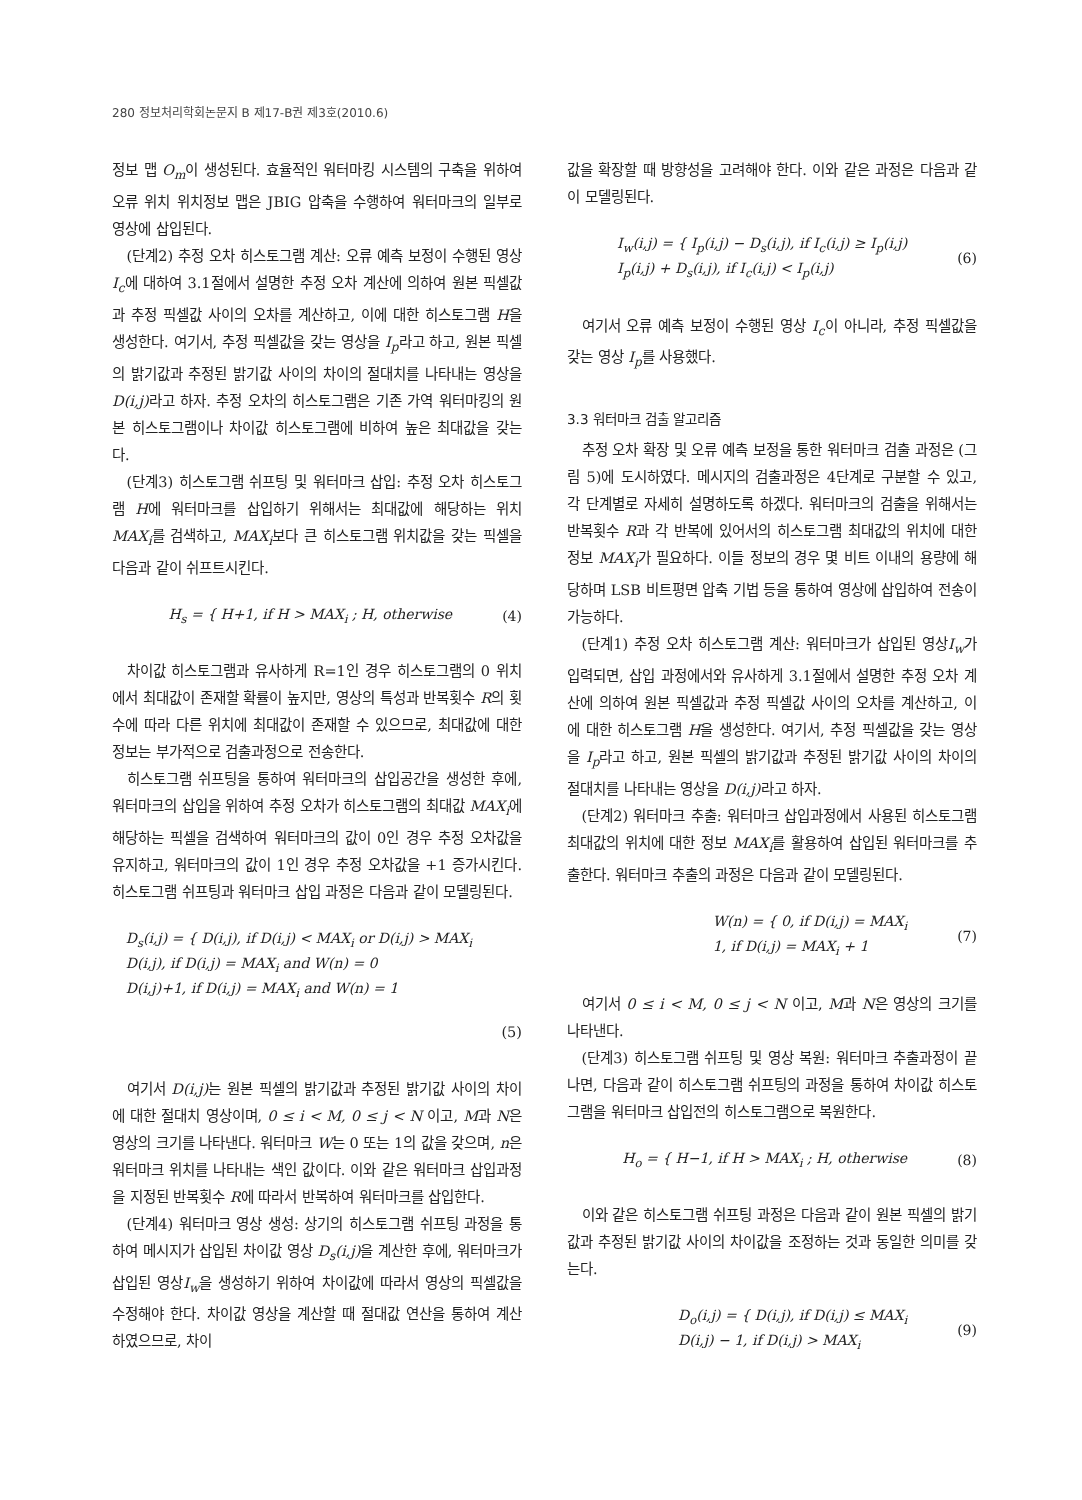280 정보처리학회논문지 B 제17-B권 제3호(2010.6)
정보 맵 O<sub>m</sub>이 생성된다. 효율적인 워터마킹 시스템의 구축을 위하여 오류 위치 위치정보 맵은 JBIG 압축을 수행하여 워터마크의 일부로 영상에 삽입된다.
(단계2) 추정 오차 히스토그램 계산: 오류 예측 보정이 수행된 영상 I<sub>c</sub>에 대하여 3.1절에서 설명한 추정 오차 계산에 의하여 원본 픽셀값과 추정 픽셀값 사이의 오차를 계산하고, 이에 대한 히스토그램 H을 생성한다. 여기서, 추정 픽셀값을 갖는 영상을 I<sub>p</sub>라고 하고, 원본 픽셀의 밝기값과 추정된 밝기값 사이의 차이의 절대치를 나타내는 영상을 D(i,j) 라고 하자. 추정 오차의 히스토그램은 기존 가역 워터마킹의 원본 히스토그램이나 차이값 히스토그램에 비하여 높은 최대값을 갖는다.
(단계3) 히스토그램 쉬프팅 및 워터마크 삽입: 추정 오차 히스토그램 H에 워터마크를 삽입하기 위해서는 최대값에 해당하는 위치 MAX<sub>i</sub>를 검색하고, MAX<sub>i</sub>보다 큰 히스토그램 위치값을 갖는 픽셀을 다음과 같이 쉬프트시킨다.
H<sub>s</sub> = { H+1, if H > MAX<sub>i</sub> ; H, otherwise (4)
차이값 히스토그램과 유사하게 R=1인 경우 히스토그램의 0 위치에서 최대값이 존재할 확률이 높지만, 영상의 특성과 반복횟수 R의 횟수에 따라 다른 위치에 최대값이 존재할 수 있으므로, 최대값에 대한 정보는 부가적으로 검출과정으로 전송한다.
히스토그램 쉬프팅을 통하여 워터마크의 삽입공간을 생성한 후에, 워터마크의 삽입을 위하여 추정 오차가 히스토그램의 최대값 MAX<sub>i</sub>에 해당하는 픽셀을 검색하여 워터마크의 값이 0인 경우 추정 오차값을 유지하고, 워터마크의 값이 1인 경우 추정 오차값을 +1 증가시킨다. 히스토그램 쉬프팅과 워터마크 삽입 과정은 다음과 같이 모델링된다.
D<sub>s</sub>(i,j) = { D(i,j), if D(i,j) < MAX<sub>i</sub> or D(i,j) > MAX<sub>i</sub>
D(i,j), if D(i,j) = MAX<sub>i</sub> and W(n) = 0
D(i,j)+1, if D(i,j) = MAX<sub>i</sub> and W(n) = 1
(5)
여기서 D(i,j) 는 원본 픽셀의 밝기값과 추정된 밝기값 사이의 차이에 대한 절대치 영상이며, 0 ≤ i < M, 0 ≤ j < N 이고, M과 N은 영상의 크기를 나타낸다. 워터마크 W는 0 또는 1의 값을 갖으며, n은 워터마크 위치를 나타내는 색인 값이다. 이와 같은 워터마크 삽입과정을 지정된 반복횟수 R에 따라서 반복하여 워터마크를 삽입한다.
(단계4) 워터마크 영상 생성: 상기의 히스토그램 쉬프팅 과정을 통하여 메시지가 삽입된 차이값 영상 D<sub>s</sub>(i,j) 을 계산한 후에, 워터마크가 삽입된 영상I<sub>w</sub>을 생성하기 위하여 차이값에 따라서 영상의 픽셀값을 수정해야 한다. 차이값 영상을 계산할 때 절대값 연산을 통하여 계산하였으므로, 차이
값을 확장할 때 방향성을 고려해야 한다. 이와 같은 과정은 다음과 같이 모델링된다.
I<sub>w</sub>(i,j) = { I<sub>p</sub>(i,j) − D<sub>s</sub>(i,j), if I<sub>c</sub>(i,j) ≥ I<sub>p</sub>(i,j)
I<sub>p</sub>(i,j) + D<sub>s</sub>(i,j), if I<sub>c</sub>(i,j) < I<sub>p</sub>(i,j) (6)
여기서 오류 예측 보정이 수행된 영상 I<sub>c</sub>이 아니라, 추정 픽셀값을 갖는 영상 I<sub>p</sub>를 사용했다.
3.3 워터마크 검출 알고리즘
추정 오차 확장 및 오류 예측 보정을 통한 워터마크 검출 과정은 (그림 5)에 도시하였다. 메시지의 검출과정은 4단계로 구분할 수 있고, 각 단계별로 자세히 설명하도록 하겠다. 워터마크의 검출을 위해서는 반복횟수 R과 각 반복에 있어서의 히스토그램 최대값의 위치에 대한 정보 MAX<sub>i</sub>가 필요하다. 이들 정보의 경우 몇 비트 이내의 용량에 해당하며 LSB 비트평면 압축 기법 등을 통하여 영상에 삽입하여 전송이 가능하다.
(단계1) 추정 오차 히스토그램 계산: 워터마크가 삽입된 영상I<sub>w</sub>가 입력되면, 삽입 과정에서와 유사하게 3.1절에서 설명한 추정 오차 계산에 의하여 원본 픽셀값과 추정 픽셀값 사이의 오차를 계산하고, 이에 대한 히스토그램 H을 생성한다. 여기서, 추정 픽셀값을 갖는 영상을 I<sub>p</sub>라고 하고, 원본 픽셀의 밝기값과 추정된 밝기값 사이의 차이의 절대치를 나타내는 영상을 D(i,j) 라고 하자.
(단계2) 워터마크 추출: 워터마크 삽입과정에서 사용된 히스토그램 최대값의 위치에 대한 정보 MAX<sub>i</sub>를 활용하여 삽입된 워터마크를 추출한다. 워터마크 추출의 과정은 다음과 같이 모델링된다.
W(n) = { 0, if D(i,j) = MAX<sub>i</sub>
1, if D(i,j) = MAX<sub>i</sub> + 1 (7)
여기서 0 ≤ i < M, 0 ≤ j < N 이고, M과 N은 영상의 크기를 나타낸다.
(단계3) 히스토그램 쉬프팅 및 영상 복원: 워터마크 추출과정이 끝나면, 다음과 같이 히스토그램 쉬프팅의 과정을 통하여 차이값 히스토그램을 워터마크 삽입전의 히스토그램으로 복원한다.
H<sub>o</sub> = { H−1, if H > MAX<sub>i</sub> ; H, otherwise (8)
이와 같은 히스토그램 쉬프팅 과정은 다음과 같이 원본 픽셀의 밝기값과 추정된 밝기값 사이의 차이값을 조정하는 것과 동일한 의미를 갖는다.
D<sub>o</sub>(i,j) = { D(i,j), if D(i,j) ≤ MAX<sub>i</sub>
D(i,j) − 1, if D(i,j) > MAX<sub>i</sub> (9)